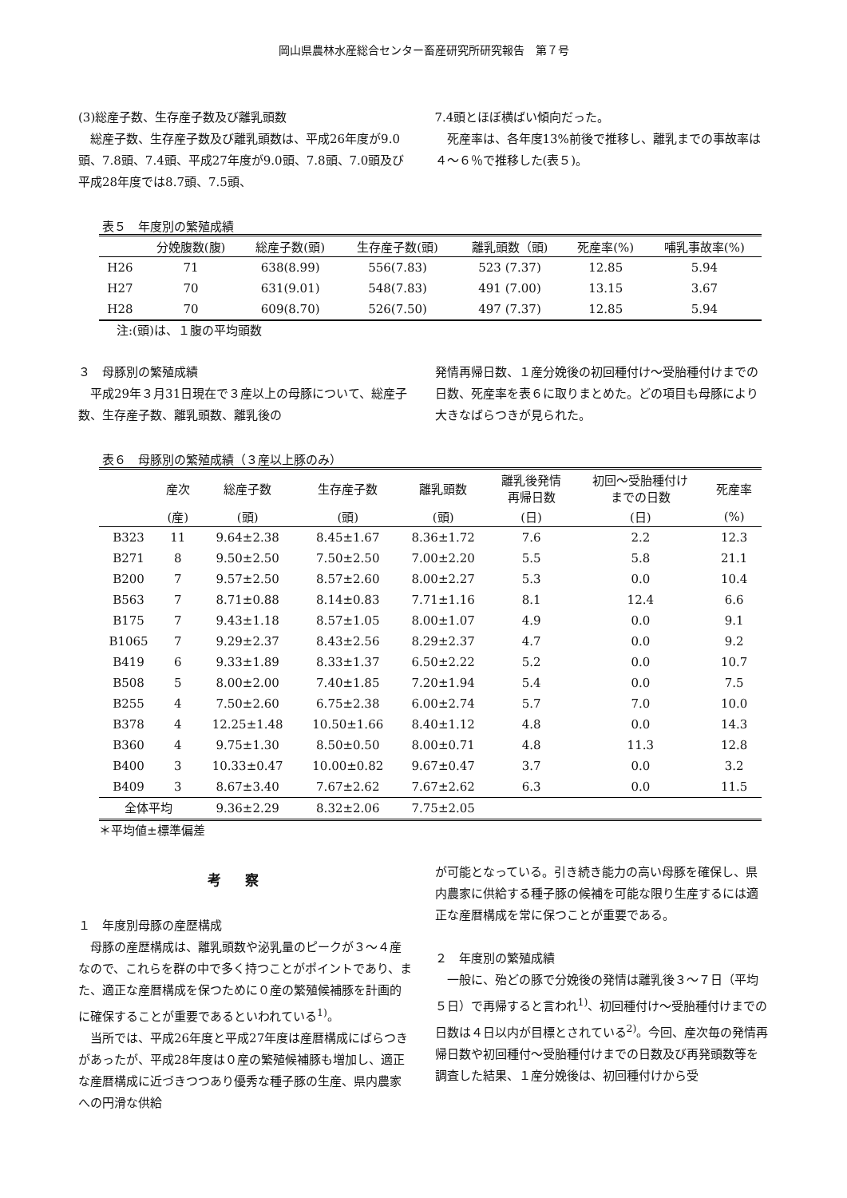岡山県農林水産総合センター畜産研究所研究報告　第７号
(3)総産子数、生存産子数及び離乳頭数
総産子数、生存産子数及び離乳頭数は、平成26年度が9.0頭、7.8頭、7.4頭、平成27年度が9.0頭、7.8頭、7.0頭及び平成28年度では8.7頭、7.5頭、
7.4頭とほぼ横ばい傾向だった。
死産率は、各年度13%前後で推移し、離乳までの事故率は４～６％で推移した(表５)。
表５　年度別の繁殖成績
| | 分娩腹数(腹) | 総産子数(頭) | 生存産子数(頭) | 離乳頭数（頭) | 死産率(%) | 哺乳事故率(%) |
| --- | --- | --- | --- | --- | --- | --- |
| H26 | 71 | 638(8.99) | 556(7.83) | 523 (7.37) | 12.85 | 5.94 |
| H27 | 70 | 631(9.01) | 548(7.83) | 491 (7.00) | 13.15 | 3.67 |
| H28 | 70 | 609(8.70) | 526(7.50) | 497 (7.37) | 12.85 | 5.94 |
注:(頭)は、１腹の平均頭数
３　母豚別の繁殖成績
平成29年３月31日現在で３産以上の母豚について、総産子数、生存産子数、離乳頭数、離乳後の
発情再帰日数、１産分娩後の初回種付け～受胎種付けまでの日数、死産率を表６に取りまとめた。どの項目も母豚により大きなばらつきが見られた。
表６　母豚別の繁殖成績（３産以上豚のみ）
| | 産次 | 総産子数 | 生存産子数 | 離乳頭数 | 離乳後発情 再帰日数 | 初回～受胎種付け までの日数 | 死産率 |
| --- | --- | --- | --- | --- | --- | --- | --- |
| | (産) | (頭) | (頭) | (頭) | (日) | (日) | (%) |
| B323 | 11 | 9.64±2.38 | 8.45±1.67 | 8.36±1.72 | 7.6 | 2.2 | 12.3 |
| B271 | 8 | 9.50±2.50 | 7.50±2.50 | 7.00±2.20 | 5.5 | 5.8 | 21.1 |
| B200 | 7 | 9.57±2.50 | 8.57±2.60 | 8.00±2.27 | 5.3 | 0.0 | 10.4 |
| B563 | 7 | 8.71±0.88 | 8.14±0.83 | 7.71±1.16 | 8.1 | 12.4 | 6.6 |
| B175 | 7 | 9.43±1.18 | 8.57±1.05 | 8.00±1.07 | 4.9 | 0.0 | 9.1 |
| B1065 | 7 | 9.29±2.37 | 8.43±2.56 | 8.29±2.37 | 4.7 | 0.0 | 9.2 |
| B419 | 6 | 9.33±1.89 | 8.33±1.37 | 6.50±2.22 | 5.2 | 0.0 | 10.7 |
| B508 | 5 | 8.00±2.00 | 7.40±1.85 | 7.20±1.94 | 5.4 | 0.0 | 7.5 |
| B255 | 4 | 7.50±2.60 | 6.75±2.38 | 6.00±2.74 | 5.7 | 7.0 | 10.0 |
| B378 | 4 | 12.25±1.48 | 10.50±1.66 | 8.40±1.12 | 4.8 | 0.0 | 14.3 |
| B360 | 4 | 9.75±1.30 | 8.50±0.50 | 8.00±0.71 | 4.8 | 11.3 | 12.8 |
| B400 | 3 | 10.33±0.47 | 10.00±0.82 | 9.67±0.47 | 3.7 | 0.0 | 3.2 |
| B409 | 3 | 8.67±3.40 | 7.67±2.62 | 7.67±2.62 | 6.3 | 0.0 | 11.5 |
| 全体平均 | | 9.36±2.29 | 8.32±2.06 | 7.75±2.05 | | | |
＊平均値±標準偏差
考察
１　年度別母豚の産歴構成
母豚の産歴構成は、離乳頭数や泌乳量のピークが３～４産なので、これらを群の中で多く持つことがポイントであり、また、適正な産暦構成を保つために０産の繁殖候補豚を計画的に確保することが重要であるといわれている<sup>1)</sup>。
当所では、平成26年度と平成27年度は産暦構成にばらつきがあったが、平成28年度は０産の繁殖候補豚も増加し、適正な産暦構成に近づきつつあり優秀な種子豚の生産、県内農家への円滑な供給
が可能となっている。引き続き能力の高い母豚を確保し、県内農家に供給する種子豚の候補を可能な限り生産するには適正な産暦構成を常に保つことが重要である。
２　年度別の繁殖成績
一般に、殆どの豚で分娩後の発情は離乳後３～７日（平均５日）で再帰すると言われ<sup>1)</sup>、初回種付け～受胎種付けまでの日数は４日以内が目標とされている<sup>2)</sup>。今回、産次毎の発情再帰日数や初回種付～受胎種付けまでの日数及び再発頭数等を調査した結果、１産分娩後は、初回種付けから受